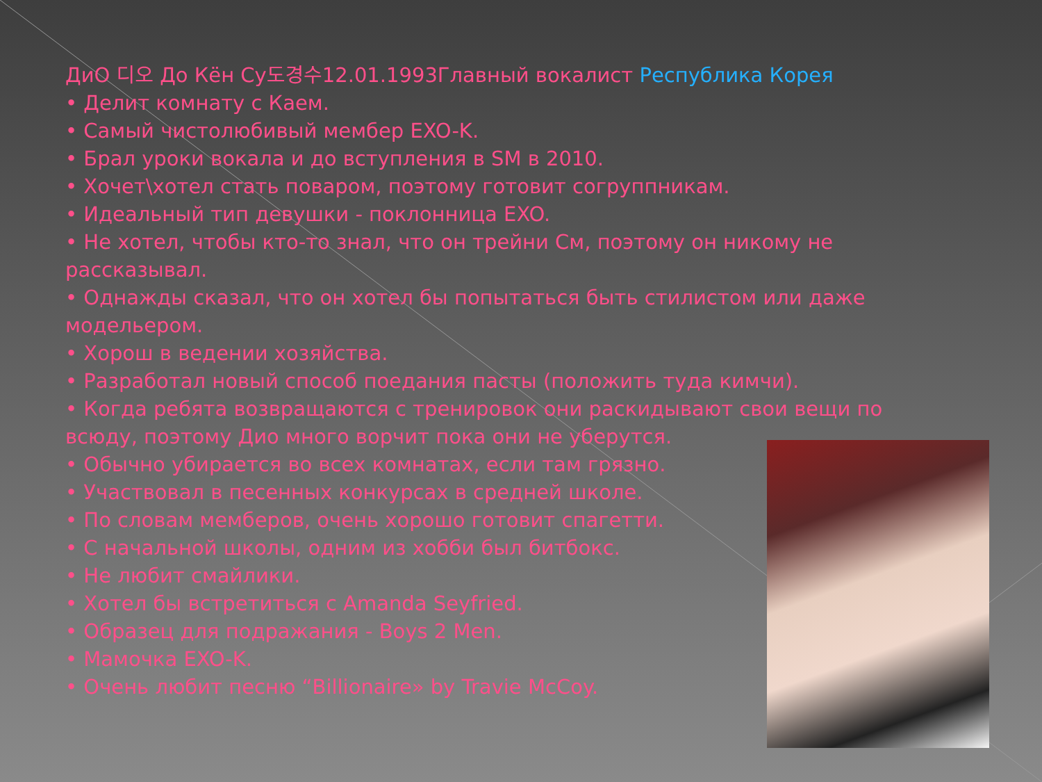ДиО 디오 До Кён Су도경수12.01.1993Главный вокалист Республика Корея
• Делит комнату с Каем.
• Самый чистолюбивый мембер EXO-K.
• Брал уроки вокала и до вступления в SM в 2010.
• Хочет\хотел стать поваром, поэтому готовит согруппникам.
• Идеальный тип девушки - поклонница EXO.
• Не хотел, чтобы кто-то знал, что он трейни См, поэтому он никому не рассказывал.
• Однажды сказал, что он хотел бы попытаться быть стилистом или даже модельером.
• Хорош в ведении хозяйства.
• Разработал новый способ поедания пасты (положить туда кимчи).
• Когда ребята возвращаются с тренировок они раскидывают свои вещи по всюду, поэтому Дио много ворчит пока они не уберутся.
• Обычно убирается во всех комнатах, если там грязно.
• Участвовал в песенных конкурсах в средней школе.
• По словам мемберов, очень хорошо готовит спагетти.
• С начальной школы, одним из хобби был битбокс.
• Не любит смайлики.
• Хотел бы встретиться с Amanda Seyfried.
• Образец для подражания - Boys 2 Men.
• Мамочка EXO-K.
• Очень любит песню “Billionaire» by Travie McCoy.